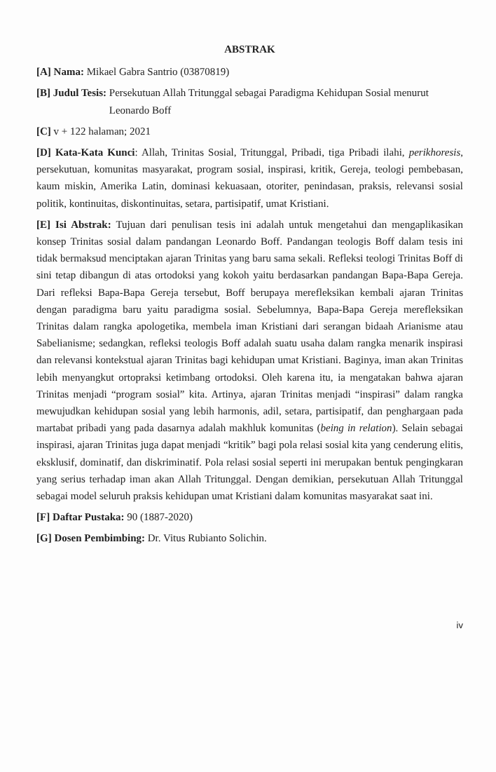ABSTRAK
[A] Nama: Mikael Gabra Santrio (03870819)
[B] Judul Tesis: Persekutuan Allah Tritunggal sebagai Paradigma Kehidupan Sosial menurut Leonardo Boff
[C] v + 122 halaman; 2021
[D] Kata-Kata Kunci: Allah, Trinitas Sosial, Tritunggal, Pribadi, tiga Pribadi ilahi, perikhoresis, persekutuan, komunitas masyarakat, program sosial, inspirasi, kritik, Gereja, teologi pembebasan, kaum miskin, Amerika Latin, dominasi kekuasaan, otoriter, penindasan, praksis, relevansi sosial politik, kontinuitas, diskontinuitas, setara, partisipatif, umat Kristiani.
[E] Isi Abstrak: Tujuan dari penulisan tesis ini adalah untuk mengetahui dan mengaplikasikan konsep Trinitas sosial dalam pandangan Leonardo Boff. Pandangan teologis Boff dalam tesis ini tidak bermaksud menciptakan ajaran Trinitas yang baru sama sekali. Refleksi teologi Trinitas Boff di sini tetap dibangun di atas ortodoksi yang kokoh yaitu berdasarkan pandangan Bapa-Bapa Gereja. Dari refleksi Bapa-Bapa Gereja tersebut, Boff berupaya merefleksikan kembali ajaran Trinitas dengan paradigma baru yaitu paradigma sosial. Sebelumnya, Bapa-Bapa Gereja merefleksikan Trinitas dalam rangka apologetika, membela iman Kristiani dari serangan bidaah Arianisme atau Sabelianisme; sedangkan, refleksi teologis Boff adalah suatu usaha dalam rangka menarik inspirasi dan relevansi kontekstual ajaran Trinitas bagi kehidupan umat Kristiani. Baginya, iman akan Trinitas lebih menyangkut ortopraksi ketimbang ortodoksi. Oleh karena itu, ia mengatakan bahwa ajaran Trinitas menjadi “program sosial” kita. Artinya, ajaran Trinitas menjadi “inspirasi” dalam rangka mewujudkan kehidupan sosial yang lebih harmonis, adil, setara, partisipatif, dan penghargaan pada martabat pribadi yang pada dasarnya adalah makhluk komunitas (being in relation). Selain sebagai inspirasi, ajaran Trinitas juga dapat menjadi “kritik” bagi pola relasi sosial kita yang cenderung elitis, eksklusif, dominatif, dan diskriminatif. Pola relasi sosial seperti ini merupakan bentuk pengingkaran yang serius terhadap iman akan Allah Tritunggal. Dengan demikian, persekutuan Allah Tritunggal sebagai model seluruh praksis kehidupan umat Kristiani dalam komunitas masyarakat saat ini.
[F] Daftar Pustaka: 90 (1887-2020)
[G] Dosen Pembimbing: Dr. Vitus Rubianto Solichin.
iv